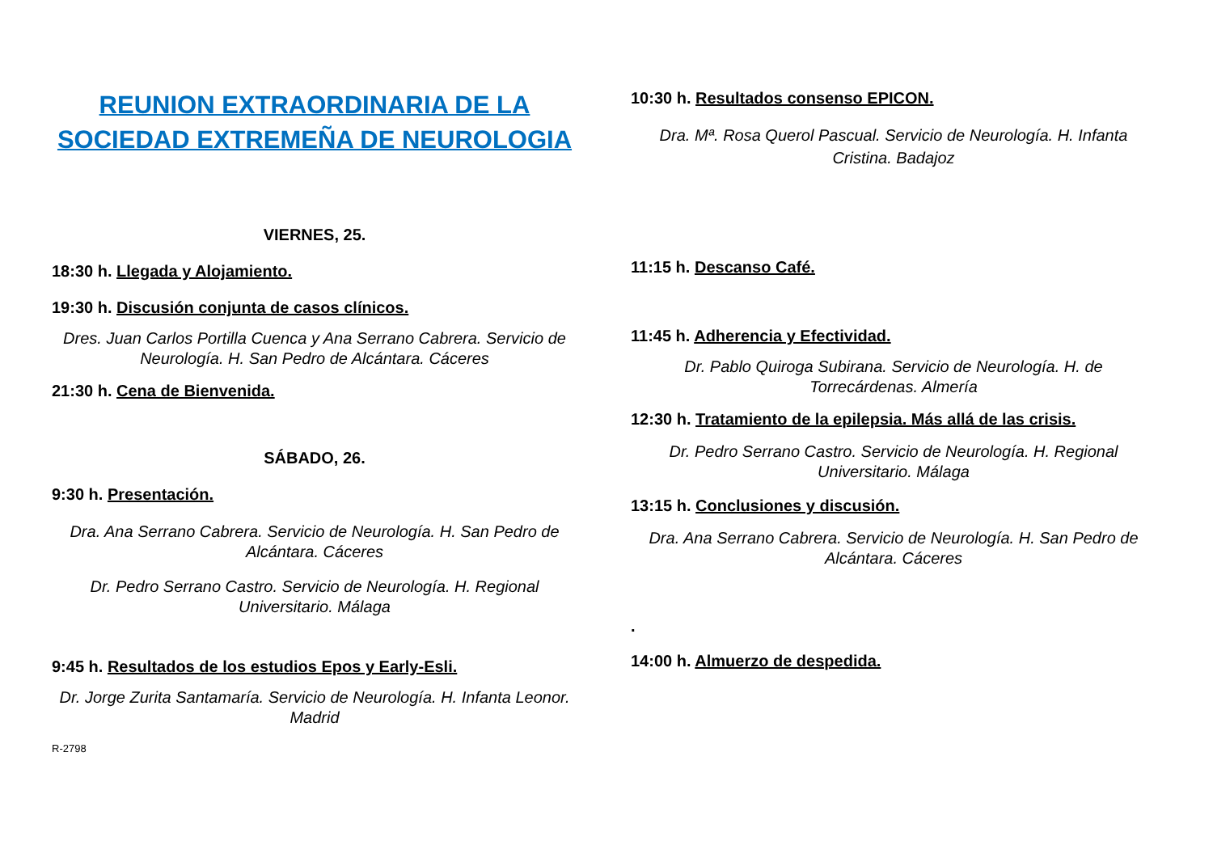REUNION EXTRAORDINARIA DE LA SOCIEDAD EXTREMEÑA DE NEUROLOGIA
VIERNES, 25.
18:30 h. Llegada y Alojamiento.
19:30 h. Discusión conjunta de casos clínicos.
Dres. Juan Carlos Portilla Cuenca y Ana Serrano Cabrera. Servicio de Neurología. H. San Pedro de Alcántara. Cáceres
21:30 h. Cena de Bienvenida.
SÁBADO, 26.
9:30 h. Presentación.
Dra. Ana Serrano Cabrera. Servicio de Neurología. H. San Pedro de Alcántara. Cáceres
Dr. Pedro Serrano Castro. Servicio de Neurología. H. Regional Universitario. Málaga
9:45 h. Resultados de los estudios Epos y Early-Esli.
Dr. Jorge Zurita Santamaría. Servicio de Neurología. H. Infanta Leonor. Madrid
R-2798
10:30 h. Resultados consenso EPICON.
Dra. Mª. Rosa Querol Pascual. Servicio de Neurología. H. Infanta Cristina. Badajoz
11:15 h. Descanso Café.
11:45 h. Adherencia y Efectividad.
Dr. Pablo Quiroga Subirana. Servicio de Neurología. H. de Torrecárdenas. Almería
12:30 h. Tratamiento de la epilepsia. Más allá de las crisis.
Dr. Pedro Serrano Castro. Servicio de Neurología. H. Regional Universitario. Málaga
13:15 h. Conclusiones y discusión.
Dra. Ana Serrano Cabrera. Servicio de Neurología. H. San Pedro de Alcántara. Cáceres
.
14:00 h. Almuerzo de despedida.